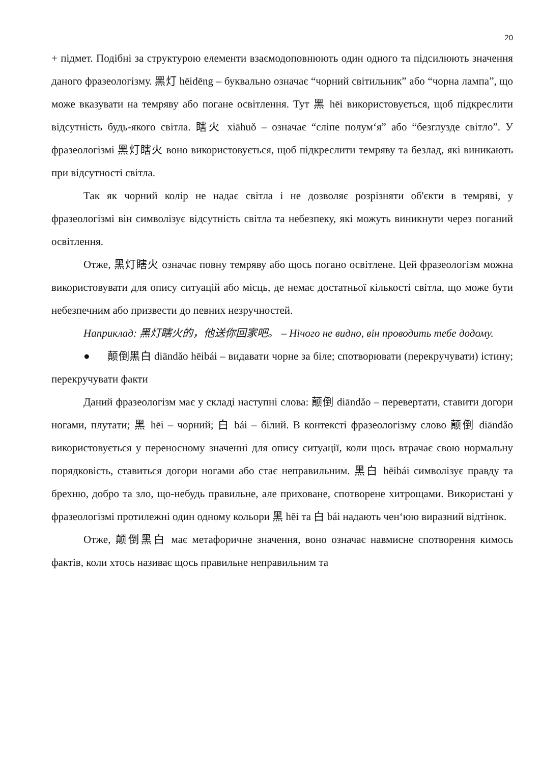20
+ підмет. Подібні за структурою елементи взаємодоповнюють один одного та підсилюють значення даного фразеологізму. 黑灯 hēidēng – буквально означає “чорний світильник” або “чорна лампа”, що може вказувати на темряву або погане освітлення. Тут 黑 hēi використовується, щоб підкреслити відсутність будь-якого світла. 瞎火 xiāhuǒ – означає “сліпе полум‘я” або “безглузде світло”. У фразеологізмі 黑灯瞎火 воно використовується, щоб підкреслити темряву та безлад, які виникають при відсутності світла.
Так як чорний колір не надає світла і не дозволяє розрізняти об'єкти в темряві, у фразеологізмі він символізує відсутність світла та небезпеку, які можуть виникнути через поганий освітлення.
Отже, 黑灯瞎火 означає повну темряву або щось погано освітлене. Цей фразеологізм можна використовувати для опису ситуацій або місць, де немає достатньої кількості світла, що може бути небезпечним або призвести до певних незручностей.
Наприклад: 黑灯瞎火的，他送你回家吧。 – Нічого не видно, він проводить тебе додому.
● 颠倒黑白 diāndǎo hēibái – видавати чорне за біле; спотворювати (перекручувати) істину; перекручувати факти
Даний фразеологізм має у складі наступні слова: 颠倒 diāndǎo – перевертати, ставити догори ногами, плутати; 黑 hēi – чорний; 白 bái – білий. В контексті фразеологізму слово 颠倒 diāndǎo використовується у переносному значенні для опису ситуації, коли щось втрачає свою нормальну порядковість, ставиться догори ногами або стає неправильним. 黑白 hēibái символізує правду та брехню, добро та зло, що-небудь правильне, але приховане, спотворене хитрощами. Використані у фразеологізмі протилежні один одному кольори 黑 hēi та 白 bái надають чен‘юю виразний відтінок.
Отже, 颠倒黑白 має метафоричне значення, воно означає навмисне спотворення кимось фактів, коли хтось називає щось правильне неправильним та